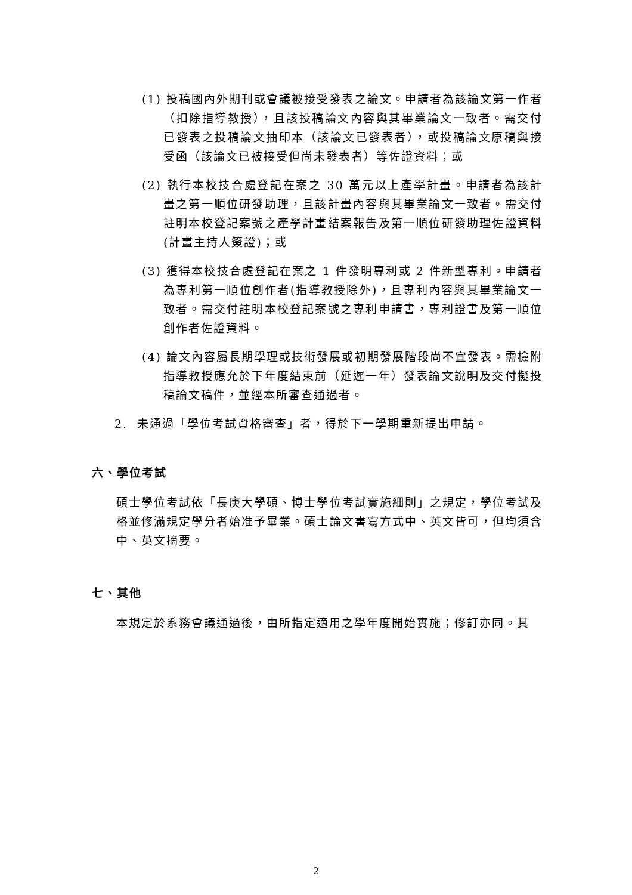(1) 投稿國內外期刊或會議被接受發表之論文。申請者為該論文第一作者（扣除指導教授），且該投稿論文內容與其畢業論文一致者。需交付已發表之投稿論文抽印本（該論文已發表者），或投稿論文原稿與接受函（該論文已被接受但尚未發表者）等佐證資料；或
(2) 執行本校技合處登記在案之 30 萬元以上產學計畫。申請者為該計畫之第一順位研發助理，且該計畫內容與其畢業論文一致者。需交付註明本校登記案號之產學計畫結案報告及第一順位研發助理佐證資料(計畫主持人簽證)；或
(3) 獲得本校技合處登記在案之 1 件發明專利或 2 件新型專利。申請者為專利第一順位創作者(指導教授除外)，且專利內容與其畢業論文一致者。需交付註明本校登記案號之專利申請書，專利證書及第一順位創作者佐證資料。
(4) 論文內容屬長期學理或技術發展或初期發展階段尚不宜發表。需檢附指導教授應允於下年度結束前（延遲一年）發表論文說明及交付擬投稿論文稿件，並經本所審查通過者。
2. 未通過「學位考試資格審查」者，得於下一學期重新提出申請。
六、學位考試
碩士學位考試依「長庚大學碩、博士學位考試實施細則」之規定，學位考試及格並修滿規定學分者始准予畢業。碩士論文書寫方式中、英文皆可，但均須含中、英文摘要。
七、其他
本規定於系務會議通過後，由所指定適用之學年度開始實施；修訂亦同。其
2